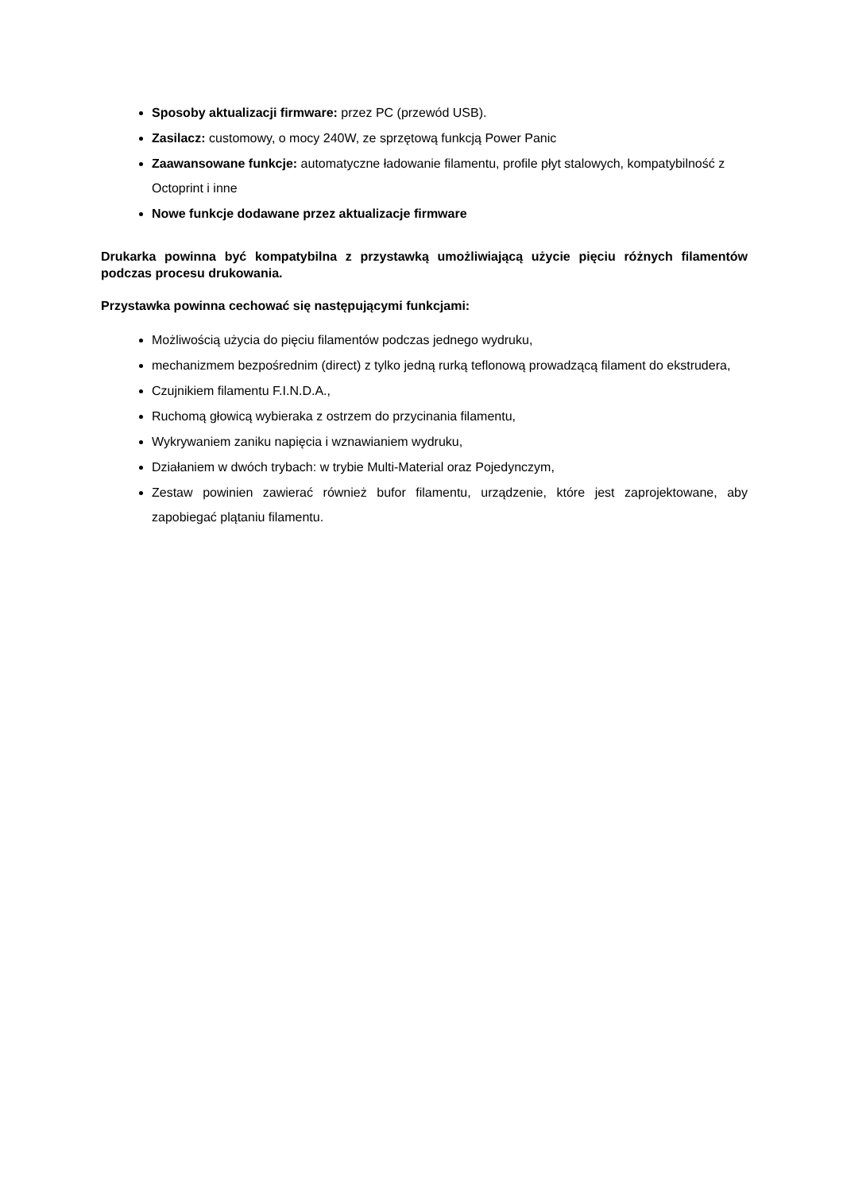Sposoby aktualizacji firmware: przez PC (przewód USB).
Zasilacz: customowy, o mocy 240W, ze sprzętową funkcją Power Panic
Zaawansowane funkcje: automatyczne ładowanie filamentu, profile płyt stalowych, kompatybilność z Octoprint i inne
Nowe funkcje dodawane przez aktualizacje firmware
Drukarka powinna być kompatybilna z przystawką umożliwiającą użycie pięciu różnych filamentów podczas procesu drukowania.
Przystawka powinna cechować się następującymi funkcjami:
Możliwością użycia do pięciu filamentów podczas jednego wydruku,
mechanizmem bezpośrednim (direct) z tylko jedną rurką teflonową prowadzącą filament do ekstrudera,
Czujnikiem filamentu F.I.N.D.A.,
Ruchomą głowicą wybieraka z ostrzem do przycinania filamentu,
Wykrywaniem zaniku napięcia i wznawianiem wydruku,
Działaniem w dwóch trybach: w trybie Multi-Material oraz Pojedynczym,
Zestaw powinien zawierać również bufor filamentu, urządzenie, które jest zaprojektowane, aby zapobiegać plątaniu filamentu.